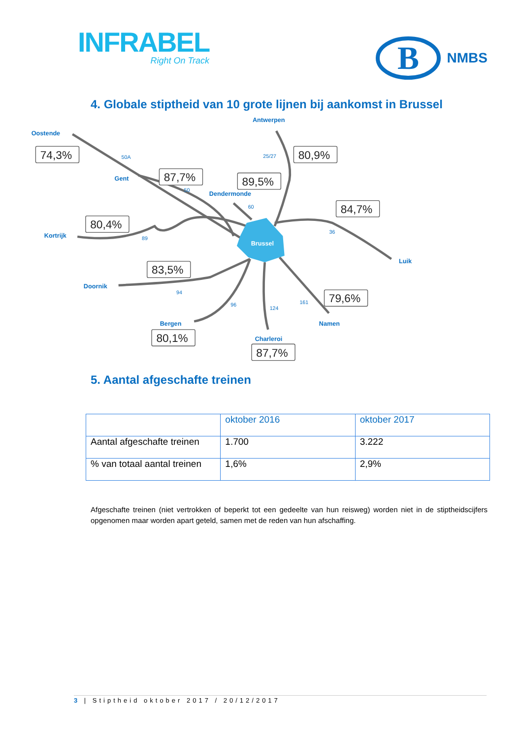INFRABEL
Right On Track
B
NMBS
4. Globale stiptheid van 10 grote lijnen bij aankomst in Brussel
Oostende
Antwerpen
Gent
Dendermonde
Kortrijk
Luik
Doornik
Bergen
Namen
Charleroi
Brussel
50A
25/27
50
60
36
89
94
96
124
161
74,3%
80,9%
87,7%
89,5%
84,7%
80,4%
83,5%
79,6%
80,1%
87,7%
5. Aantal afgeschafte treinen
| | oktober 2016 | oktober 2017 |
| --- | --- | --- |
| Aantal afgeschafte treinen | 1.700 | 3.222 |
| % van totaal aantal treinen | 1,6% | 2,9% |
Afgeschafte treinen (niet vertrokken of beperkt tot een gedeelte van hun reisweg) worden niet in de stiptheidscijfers opgenomen maar worden apart geteld, samen met de reden van hun afschaffing.
3 | Stiptheid oktober 2017 / 20/12/2017